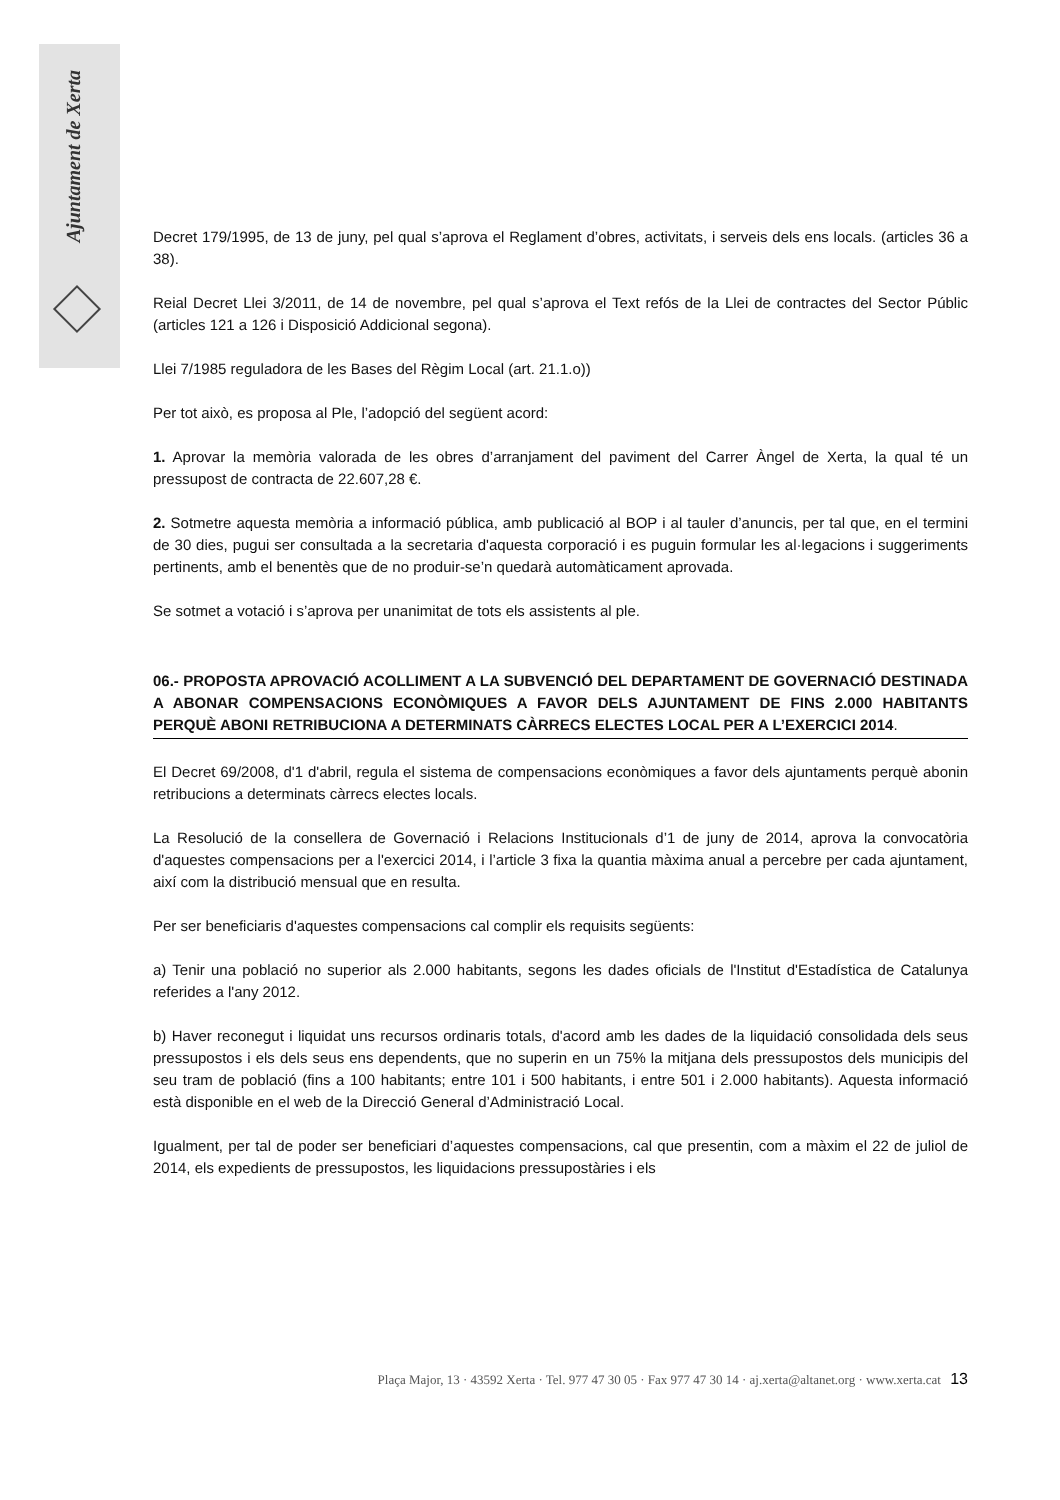Ajuntament de Xerta
Decret 179/1995, de 13 de juny, pel qual s’aprova el Reglament d’obres, activitats, i serveis dels ens locals. (articles 36 a 38).
Reial Decret Llei 3/2011, de 14 de novembre, pel qual s’aprova el Text refós de la Llei de contractes del Sector Públic (articles 121 a 126 i Disposició Addicional segona).
Llei 7/1985 reguladora de les Bases del Règim Local (art. 21.1.o))
Per tot això, es proposa al Ple, l’adopció del següent acord:
1. Aprovar la memòria valorada de les obres d’arranjament del paviment del Carrer Àngel de Xerta, la qual té un pressupost de contracta de 22.607,28 €.
2. Sotmetre aquesta memòria a informació pública, amb publicació al BOP i al tauler d’anuncis, per tal que, en el termini de 30 dies, pugui ser consultada a la secretaria d'aquesta corporació i es puguin formular les al·legacions i suggeriments pertinents, amb el benentès que de no produir-se’n quedarà automàticament aprovada.
Se sotmet a votació i s’aprova per unanimitat de tots els assistents al ple.
06.- PROPOSTA APROVACIÓ ACOLLIMENT A LA SUBVENCIÓ DEL DEPARTAMENT DE GOVERNACIÓ DESTINADA A ABONAR COMPENSACIONS ECONÒMIQUES A FAVOR DELS AJUNTAMENT DE FINS 2.000 HABITANTS PERQUÈ ABONI RETRIBUCIONA A DETERMINATS CÀRRECS ELECTES LOCAL PER A L’EXERCICI 2014.
El Decret 69/2008, d'1 d'abril, regula el sistema de compensacions econòmiques a favor dels ajuntaments perquè abonin retribucions a determinats càrrecs electes locals.
La Resolució de la consellera de Governació i Relacions Institucionals d’1 de juny de 2014, aprova la convocatòria d'aquestes compensacions per a l'exercici 2014, i l’article 3 fixa la quantia màxima anual a percebre per cada ajuntament, així com la distribució mensual que en resulta.
Per ser beneficiaris d'aquestes compensacions cal complir els requisits següents:
a) Tenir una població no superior als 2.000 habitants, segons les dades oficials de l'Institut d'Estadística de Catalunya referides a l'any 2012.
b) Haver reconegut i liquidat uns recursos ordinaris totals, d'acord amb les dades de la liquidació consolidada dels seus pressupostos i els dels seus ens dependents, que no superin en un 75% la mitjana dels pressupostos dels municipis del seu tram de població (fins a 100 habitants; entre 101 i 500 habitants, i entre 501 i 2.000 habitants). Aquesta informació està disponible en el web de la Direcció General d’Administració Local.
Igualment, per tal de poder ser beneficiari d’aquestes compensacions, cal que presentin, com a màxim el 22 de juliol de 2014, els expedients de pressupostos, les liquidacions pressupostàries i els
Plaça Major, 13 · 43592 Xerta · Tel. 977 47 30 05 · Fax 977 47 30 14 · aj.xerta@altanet.org · www.xerta.cat 13